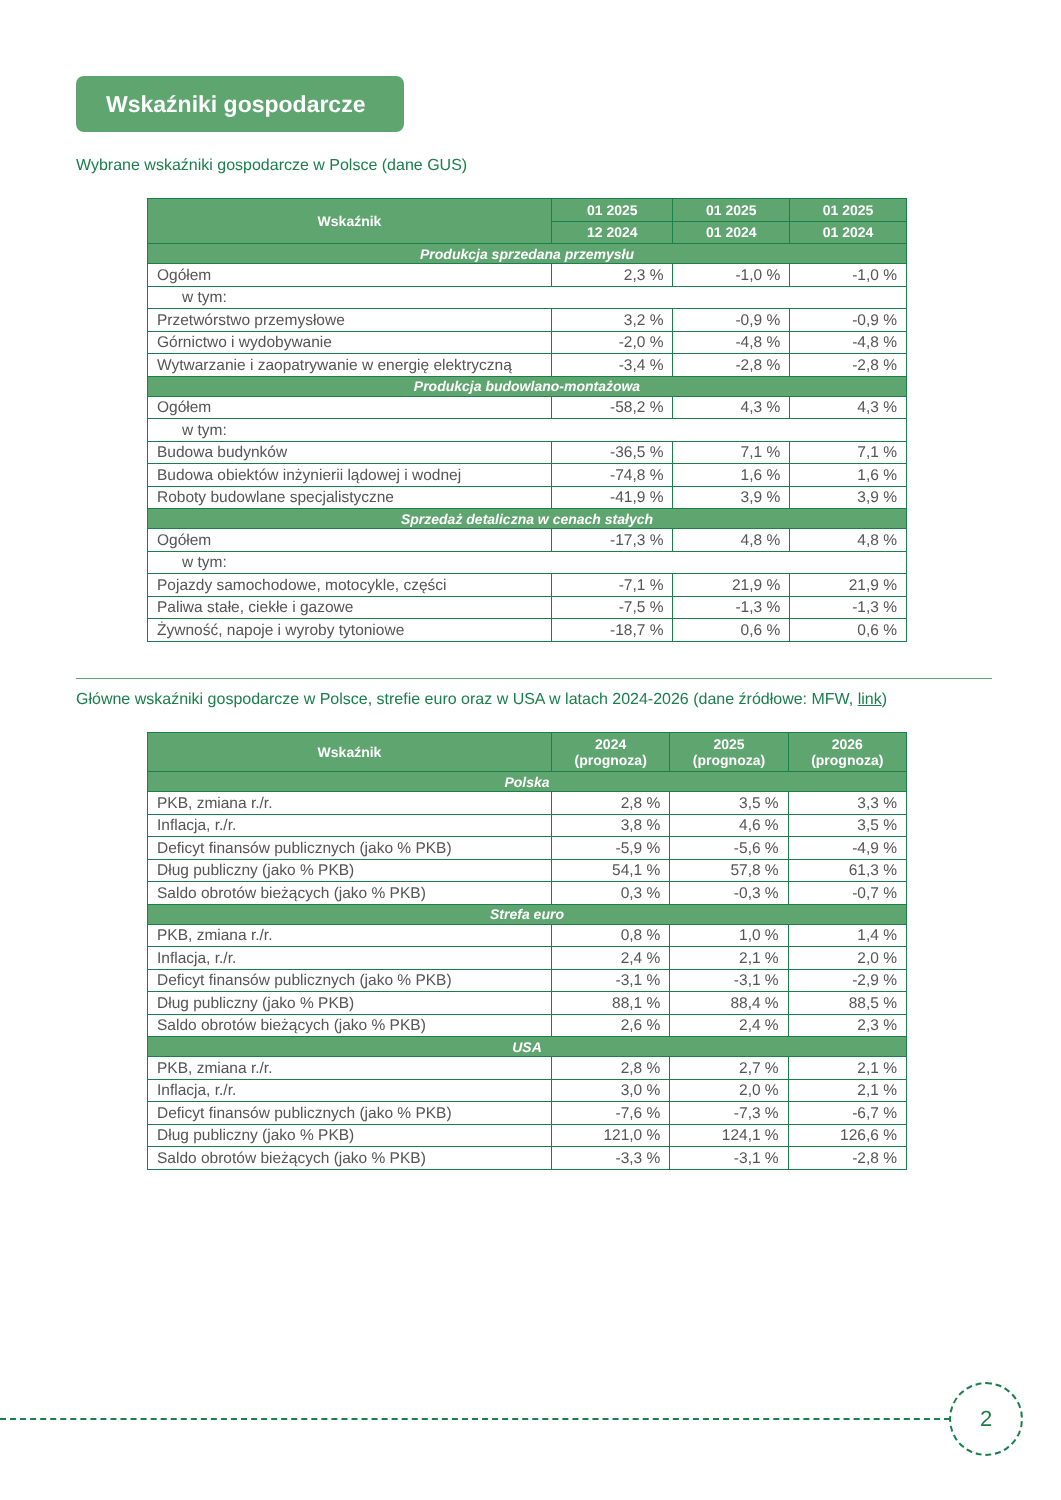Wskaźniki gospodarcze
Wybrane wskaźniki gospodarcze w Polsce (dane GUS)
| Wskaźnik | 01 2025 | 01 2025 | 01 2025 |
| --- | --- | --- | --- |
| | 12 2024 | 01 2024 | 01 2024 |
| Produkcja sprzedana przemysłu | | | |
| Ogółem | 2,3 % | -1,0 % | -1,0 % |
| w tym: | | | |
| Przetwórstwo przemysłowe | 3,2 % | -0,9 % | -0,9 % |
| Górnictwo i wydobywanie | -2,0 % | -4,8 % | -4,8 % |
| Wytwarzanie i zaopatrywanie w energię elektryczną | -3,4 % | -2,8 % | -2,8 % |
| Produkcja budowlano-montażowa | | | |
| Ogółem | -58,2 % | 4,3 % | 4,3 % |
| w tym: | | | |
| Budowa budynków | -36,5 % | 7,1 % | 7,1 % |
| Budowa obiektów inżynierii lądowej i wodnej | -74,8 % | 1,6 % | 1,6 % |
| Roboty budowlane specjalistyczne | -41,9 % | 3,9 % | 3,9 % |
| Sprzedaż detaliczna w cenach stałych | | | |
| Ogółem | -17,3 % | 4,8 % | 4,8 % |
| w tym: | | | |
| Pojazdy samochodowe, motocykle, części | -7,1 % | 21,9 % | 21,9 % |
| Paliwa stałe, ciekłe i gazowe | -7,5 % | -1,3 % | -1,3 % |
| Żywność, napoje i wyroby tytoniowe | -18,7 % | 0,6 % | 0,6 % |
Główne wskaźniki gospodarcze w Polsce, strefie euro oraz w USA w latach 2024-2026 (dane źródłowe: MFW, link)
| Wskaźnik | 2024 (prognoza) | 2025 (prognoza) | 2026 (prognoza) |
| --- | --- | --- | --- |
| Polska | | | |
| PKB, zmiana r./r. | 2,8 % | 3,5 % | 3,3 % |
| Inflacja, r./r. | 3,8 % | 4,6 % | 3,5 % |
| Deficyt finansów publicznych (jako % PKB) | -5,9 % | -5,6 % | -4,9 % |
| Dług publiczny (jako % PKB) | 54,1 % | 57,8 % | 61,3 % |
| Saldo obrotów bieżących (jako % PKB) | 0,3 % | -0,3 % | -0,7 % |
| Strefa euro | | | |
| PKB, zmiana r./r. | 0,8 % | 1,0 % | 1,4 % |
| Inflacja, r./r. | 2,4 % | 2,1 % | 2,0 % |
| Deficyt finansów publicznych (jako % PKB) | -3,1 % | -3,1 % | -2,9 % |
| Dług publiczny (jako % PKB) | 88,1 % | 88,4 % | 88,5 % |
| Saldo obrotów bieżących (jako % PKB) | 2,6 % | 2,4 % | 2,3 % |
| USA | | | |
| PKB, zmiana r./r. | 2,8 % | 2,7 % | 2,1 % |
| Inflacja, r./r. | 3,0 % | 2,0 % | 2,1 % |
| Deficyt finansów publicznych (jako % PKB) | -7,6 % | -7,3 % | -6,7 % |
| Dług publiczny (jako % PKB) | 121,0 % | 124,1 % | 126,6 % |
| Saldo obrotów bieżących (jako % PKB) | -3,3 % | -3,1 % | -2,8 % |
2